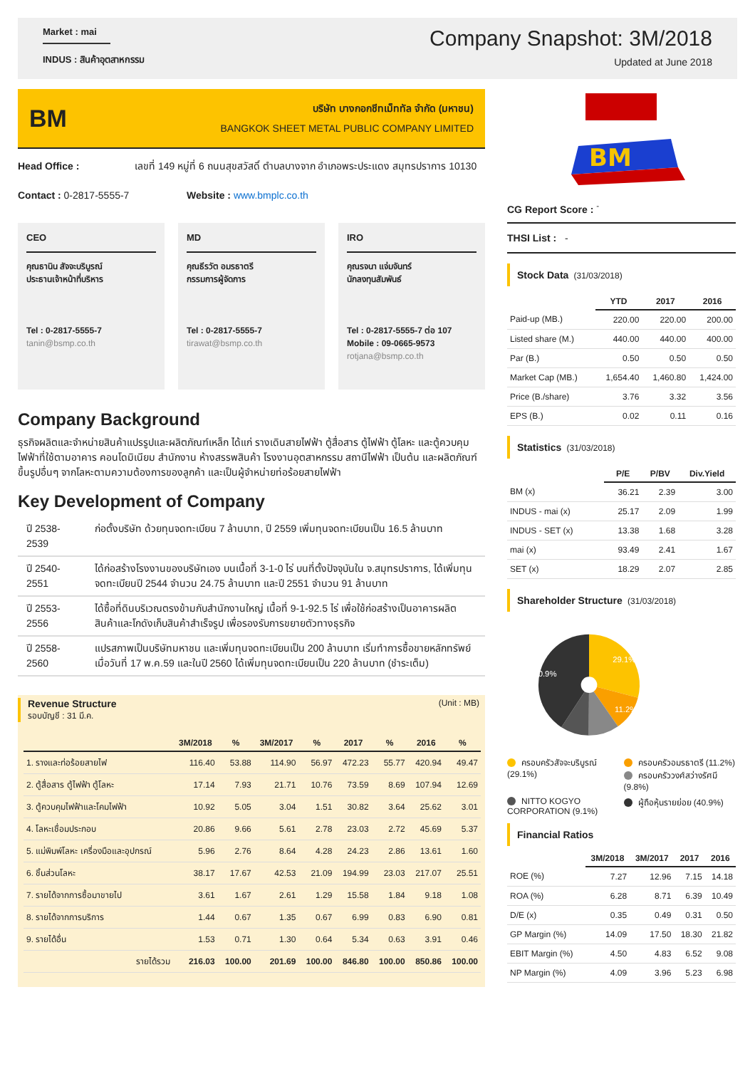Market : mai
INDUS : สินค้าอุตสาหกรรม
Company Snapshot: 3M/2018
Updated at June 2018
BM
บริษัท บางกอกชีทเม็ททัล จำกัด (มหาชน)
BANGKOK SHEET METAL PUBLIC COMPANY LIMITED
Head Office : เลขที่ 149 หมู่ที่ 6 ถนนสุขสวัสดิ์ ตำบลบางจาก อำเภอพระประแดง สมุทรปราการ 10130
Contact : 0-2817-5555-7 Website : www.bmplc.co.th
CEO
คุณธานิน สัจจะบริบูรณ์
ประธานเจ้าหน้าที่บริหาร
Tel : 0-2817-5555-7
tanin@bsmp.co.th
MD
คุณธีรวัต อมรธาตรี
กรรมการผู้จัดการ
Tel : 0-2817-5555-7
tirawat@bsmp.co.th
IRO
คุณรจนา แจ่มจันทร์
นักลงทุนสัมพันธ์
Tel : 0-2817-5555-7 ต่อ 107
Mobile : 09-0665-9573
rotjana@bsmp.co.th
Company Background
ธุรกิจผลิตและจำหน่ายสินค้าแปรรูปและผลิตภัณฑ์เหล็ก ได้แก่ รางเดินสายไฟฟ้า ตู้สื่อสาร ตู้ไฟฟ้า ตู้โลหะ และตู้ควบคุมไฟฟ้าที่ใช้ตามอาคาร คอนโดมิเนียม สำนักงาน ห้างสรรพสินค้า โรงงานอุตสาหกรรม สถานีไฟฟ้า เป็นต้น และผลิตภัณฑ์ขึ้นรูปอื่นๆ จากโลหะตามความต้องการของลูกค้า และเป็นผู้จำหน่ายท่อร้อยสายไฟฟ้า
Key Development of Company
| ปี 2538-2539 | ก่อตั้งบริษัท ด้วยทุนจดทะเบียน 7 ล้านบาท, ปี 2559 เพิ่มทุนจดทะเบียนเป็น 16.5 ล้านบาท |
| ปี 2540-2551 | ได้ก่อสร้างโรงงานของบริษัทเอง บนเนื้อที่ 3-1-0 ไร่ บนที่ตั้งปัจจุบันใน จ.สมุทรปราการ, ได้เพิ่มทุนจดทะเบียนปี 2544 จำนวน 24.75 ล้านบาท และปี 2551 จำนวน 91 ล้านบาท |
| ปี 2553-2556 | ได้ซื้อที่ดินบริเวณตรงข้ามกับสำนักงานใหญ่ เนื้อที่ 9-1-92.5 ไร่ เพื่อใช้ก่อสร้างเป็นอาคารผลิตสินค้าและโกดังเก็บสินค้าสำเร็จรูป เพื่อรองรับการขยายตัวทางธุรกิจ |
| ปี 2558-2560 | แปรสภาพเป็นบริษัทมหาชน และเพิ่มทุนจดทะเบียนเป็น 200 ล้านบาท เริ่มทำการซื้อขายหลักทรัพย์ เมื่อวันที่ 17 พ.ค.59 และในปี 2560 ได้เพิ่มทุนจดทะเบียนเป็น 220 ล้านบาท (ชำระเต็ม) |
Revenue Structure
รอบบัญชี : 31 มี.ค.
(Unit : MB)
| | 3M/2018 | % | 3M/2017 | % | 2017 | % | 2016 | % |
| --- | --- | --- | --- | --- | --- | --- | --- | --- |
| 1. รางและท่อร้อยสายไฟ | 116.40 | 53.88 | 114.90 | 56.97 | 472.23 | 55.77 | 420.94 | 49.47 |
| 2. ตู้สื่อสาร ตู้ไฟฟ้า ตู้โลหะ | 17.14 | 7.93 | 21.71 | 10.76 | 73.59 | 8.69 | 107.94 | 12.69 |
| 3. ตู้ควบคุมไฟฟ้าและโคมไฟฟ้า | 10.92 | 5.05 | 3.04 | 1.51 | 30.82 | 3.64 | 25.62 | 3.01 |
| 4. โลหะเชื่อมประกอบ | 20.86 | 9.66 | 5.61 | 2.78 | 23.03 | 2.72 | 45.69 | 5.37 |
| 5. แม่พิมพ์โลหะ เครื่องมือและอุปกรณ์ | 5.96 | 2.76 | 8.64 | 4.28 | 24.23 | 2.86 | 13.61 | 1.60 |
| 6. ชิ้นส่วนโลหะ | 38.17 | 17.67 | 42.53 | 21.09 | 194.99 | 23.03 | 217.07 | 25.51 |
| 7. รายได้จากการซื้อมาขายไป | 3.61 | 1.67 | 2.61 | 1.29 | 15.58 | 1.84 | 9.18 | 1.08 |
| 8. รายได้จากการบริการ | 1.44 | 0.67 | 1.35 | 0.67 | 6.99 | 0.83 | 6.90 | 0.81 |
| 9. รายได้อื่น | 1.53 | 0.71 | 1.30 | 0.64 | 5.34 | 0.63 | 3.91 | 0.46 |
| รายได้รวม | 216.03 | 100.00 | 201.69 | 100.00 | 846.80 | 100.00 | 850.86 | 100.00 |
BM
CG Report Score : <sup>-</sup>
THSI List : -
Stock Data (31/03/2018)
| | YTD | 2017 | 2016 |
| --- | --- | --- | --- |
| Paid-up (MB.) | 220.00 | 220.00 | 200.00 |
| Listed share (M.) | 440.00 | 440.00 | 400.00 |
| Par (B.) | 0.50 | 0.50 | 0.50 |
| Market Cap (MB.) | 1,654.40 | 1,460.80 | 1,424.00 |
| Price (B./share) | 3.76 | 3.32 | 3.56 |
| EPS (B.) | 0.02 | 0.11 | 0.16 |
Statistics (31/03/2018)
| | P/E | P/BV | Div.Yield |
| --- | --- | --- | --- |
| BM (x) | 36.21 | 2.39 | 3.00 |
| INDUS - mai (x) | 25.17 | 2.09 | 1.99 |
| INDUS - SET (x) | 13.38 | 1.68 | 3.28 |
| mai (x) | 93.49 | 2.41 | 1.67 |
| SET (x) | 18.29 | 2.07 | 2.85 |
Shareholder Structure (31/03/2018)
29.1%
11.2%
40.9%
ครอบครัวสัจจะบริบูรณ์ (29.1%)
ครอบครัวอมรธาตรี (11.2%)
ครอบครัววงศ์สว่างรัศมี (9.8%)
NITTO KOGYO CORPORATION (9.1%)
ผู้ถือหุ้นรายย่อย (40.9%)
Financial Ratios
| | 3M/2018 | 3M/2017 | 2017 | 2016 |
| --- | --- | --- | --- | --- |
| ROE (%) | 7.27 | 12.96 | 7.15 | 14.18 |
| ROA (%) | 6.28 | 8.71 | 6.39 | 10.49 |
| D/E (x) | 0.35 | 0.49 | 0.31 | 0.50 |
| GP Margin (%) | 14.09 | 17.50 | 18.30 | 21.82 |
| EBIT Margin (%) | 4.50 | 4.83 | 6.52 | 9.08 |
| NP Margin (%) | 4.09 | 3.96 | 5.23 | 6.98 |